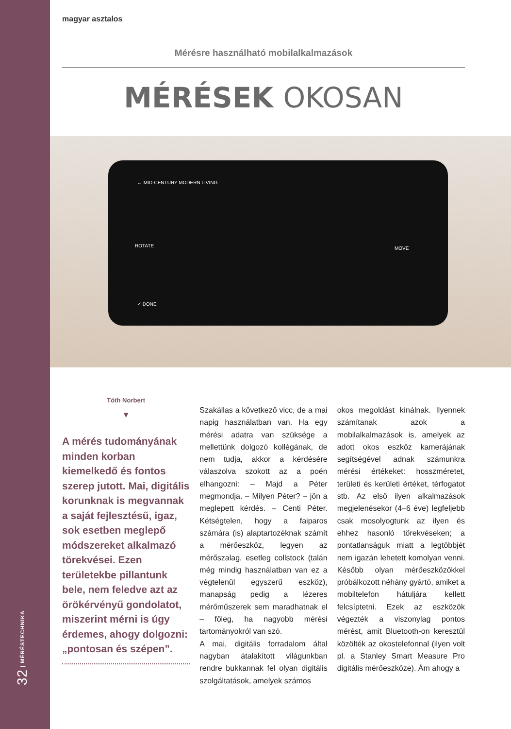32 | MÉRÉSTECHNIKA
magyar asztalos
Mérésre használható mobilalkalmazások
MÉRÉSEK OKOSAN
← MID-CENTURY MODERN LIVING
ROTATE MOVE
✓ DONE
Tóth Norbert
▼
A mérés tudományának minden korban kiemelkedő és fontos szerep jutott. Mai, digitális korunknak is megvannak a saját fejlesztésű, igaz, sok esetben meglepő módszereket alkalmazó törekvései. Ezen területekbe pillantunk bele, nem feledve azt az örökérvényű gondolatot, miszerint mérni is úgy érdemes, ahogy dolgozni: „pontosan és szépen”.
Szakállas a következő vicc, de a mai napig használatban van. Ha egy mérési adatra van szüksége a mellettünk dolgozó kollégának, de nem tudja, akkor a kérdésére válaszolva szokott az a poén elhangozni: – Majd a Péter megmondja. – Milyen Péter? – jön a meglepett kérdés. – Centi Péter. Kétségtelen, hogy a faiparos számára (is) alaptartozéknak számít a mérőeszköz, legyen az mérőszalag, esetleg collstock (talán még mindig használatban van ez a végtelenül egyszerű eszköz), manapság pedig a lézeres mérőműszerek sem maradhatnak el – főleg, ha nagyobb mérési tartományokról van szó.
A mai, digitális forradalom által nagyban átalakított világunkban rendre bukkannak fel olyan digitális szolgáltatások, amelyek számos
okos megoldást kínálnak. Ilyennek számítanak azok a mobilalkalmazások is, amelyek az adott okos eszköz kamerájának segítségével adnak számunkra mérési értékeket: hosszméretet, területi és kerületi értéket, térfogatot stb. Az első ilyen alkalmazások megjelenésekor (4–6 éve) legfeljebb csak mosolyogtunk az ilyen és ehhez hasonló törekvéseken; a pontatlanságuk miatt a legtöbbjét nem igazán lehetett komolyan venni. Később olyan mérőeszközökkel próbálkozott néhány gyártó, amiket a mobiltelefon hátuljára kellett felcsíptetni. Ezek az eszközök végezték a viszonylag pontos mérést, amit Bluetooth-on keresztül közölték az okostelefonnal (ilyen volt pl. a Stanley Smart Measure Pro digitális mérőeszköze). Ám ahogy a